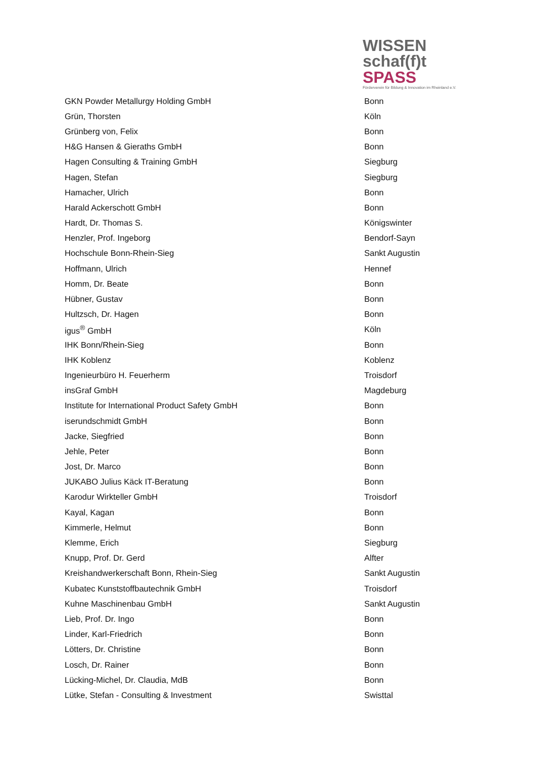WISSEN
schaf(f)t SPASS
Förderverein für Bildung & Innovation im Rheinland e.V.
| GKN Powder Metallurgy Holding GmbH | Bonn |
| Grün, Thorsten | Köln |
| Grünberg von, Felix | Bonn |
| H&G Hansen & Gieraths GmbH | Bonn |
| Hagen Consulting & Training GmbH | Siegburg |
| Hagen, Stefan | Siegburg |
| Hamacher, Ulrich | Bonn |
| Harald Ackerschott GmbH | Bonn |
| Hardt, Dr. Thomas S. | Königswinter |
| Henzler, Prof. Ingeborg | Bendorf-Sayn |
| Hochschule Bonn-Rhein-Sieg | Sankt Augustin |
| Hoffmann, Ulrich | Hennef |
| Homm, Dr. Beate | Bonn |
| Hübner, Gustav | Bonn |
| Hultzsch, Dr. Hagen | Bonn |
| igus<sup>®</sup> GmbH | Köln |
| IHK Bonn/Rhein-Sieg | Bonn |
| IHK Koblenz | Koblenz |
| Ingenieurbüro H. Feuerherm | Troisdorf |
| insGraf GmbH | Magdeburg |
| Institute for International Product Safety GmbH | Bonn |
| iserundschmidt GmbH | Bonn |
| Jacke, Siegfried | Bonn |
| Jehle, Peter | Bonn |
| Jost, Dr. Marco | Bonn |
| JUKABO Julius Käck IT-Beratung | Bonn |
| Karodur Wirkteller GmbH | Troisdorf |
| Kayal, Kagan | Bonn |
| Kimmerle, Helmut | Bonn |
| Klemme, Erich | Siegburg |
| Knupp, Prof. Dr. Gerd | Alfter |
| Kreishandwerkerschaft Bonn, Rhein-Sieg | Sankt Augustin |
| Kubatec Kunststoffbautechnik GmbH | Troisdorf |
| Kuhne Maschinenbau GmbH | Sankt Augustin |
| Lieb, Prof. Dr. Ingo | Bonn |
| Linder, Karl-Friedrich | Bonn |
| Lötters, Dr. Christine | Bonn |
| Losch, Dr. Rainer | Bonn |
| Lücking-Michel, Dr. Claudia, MdB | Bonn |
| Lütke, Stefan - Consulting & Investment | Swisttal |